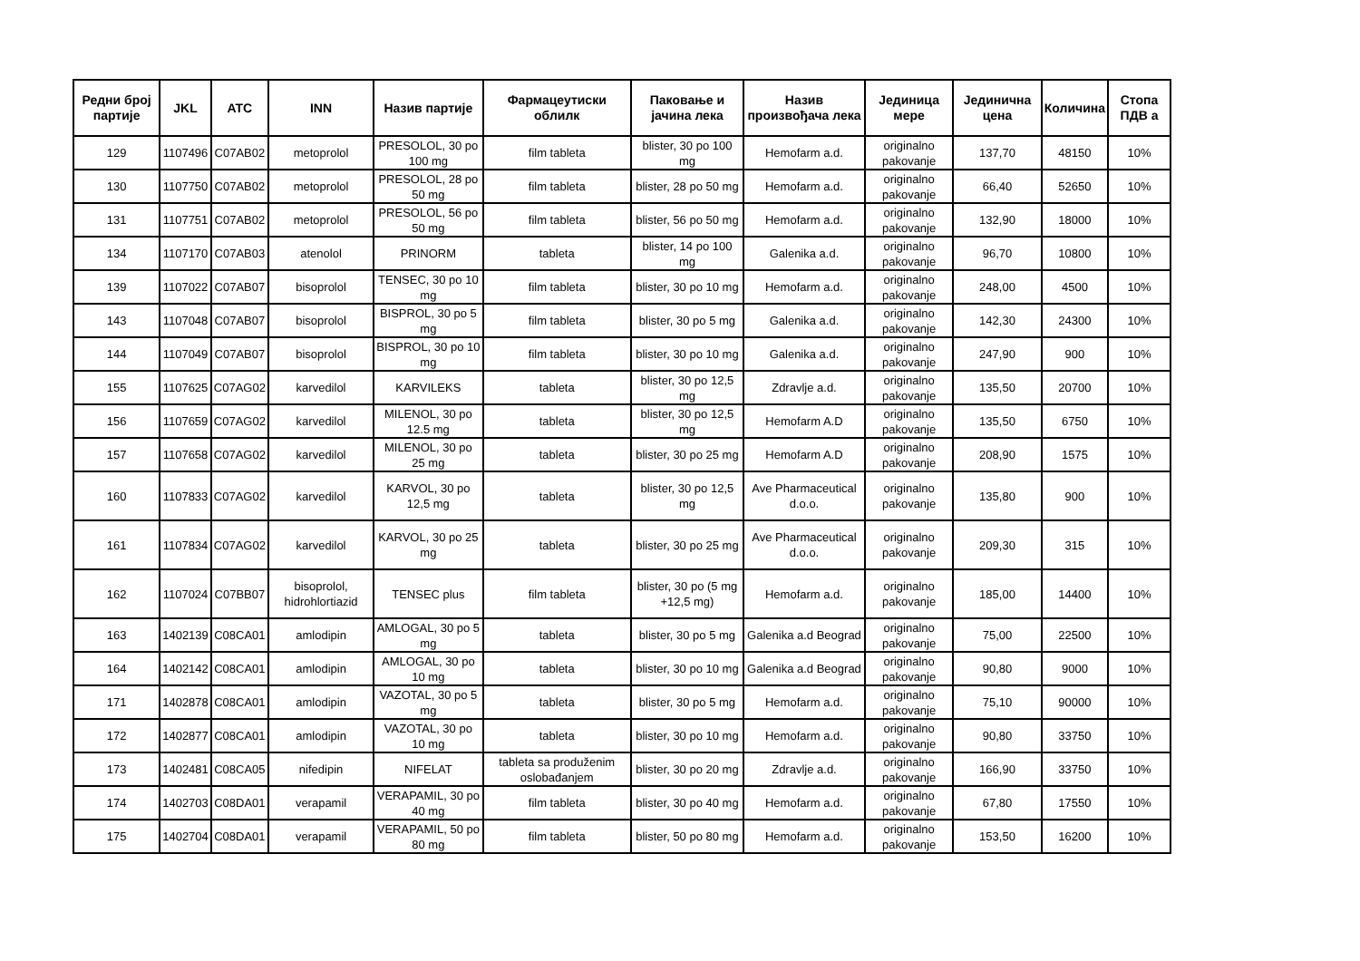| Редни број партије | JKL | ATC | INN | Назив партије | Фармацеутиски облилк | Паковање и јачина лека | Назив произвођача лека | Јединица мере | Јединична цена | Количина | Стопа ПДВ а |
| --- | --- | --- | --- | --- | --- | --- | --- | --- | --- | --- | --- |
| 129 | 1107496 | C07AB02 | metoprolol | PRESOLOL, 30 po 100 mg | film tableta | blister, 30 po 100 mg | Hemofarm a.d. | originalno pakovanje | 137,70 | 48150 | 10% |
| 130 | 1107750 | C07AB02 | metoprolol | PRESOLOL, 28 po 50 mg | film tableta | blister, 28 po 50 mg | Hemofarm a.d. | originalno pakovanje | 66,40 | 52650 | 10% |
| 131 | 1107751 | C07AB02 | metoprolol | PRESOLOL, 56 po 50 mg | film tableta | blister, 56 po 50 mg | Hemofarm a.d. | originalno pakovanje | 132,90 | 18000 | 10% |
| 134 | 1107170 | C07AB03 | atenolol | PRINORM | tableta | blister, 14 po 100 mg | Galenika a.d. | originalno pakovanje | 96,70 | 10800 | 10% |
| 139 | 1107022 | C07AB07 | bisoprolol | TENSEC, 30 po 10 mg | film tableta | blister, 30 po 10 mg | Hemofarm a.d. | originalno pakovanje | 248,00 | 4500 | 10% |
| 143 | 1107048 | C07AB07 | bisoprolol | BISPROL, 30 po 5 mg | film tableta | blister, 30 po 5 mg | Galenika a.d. | originalno pakovanje | 142,30 | 24300 | 10% |
| 144 | 1107049 | C07AB07 | bisoprolol | BISPROL, 30 po 10 mg | film tableta | blister, 30 po 10 mg | Galenika a.d. | originalno pakovanje | 247,90 | 900 | 10% |
| 155 | 1107625 | C07AG02 | karvedilol | KARVILEKS | tableta | blister, 30 po 12,5 mg | Zdravlje a.d. | originalno pakovanje | 135,50 | 20700 | 10% |
| 156 | 1107659 | C07AG02 | karvedilol | MILENOL, 30 po 12.5 mg | tableta | blister, 30 po 12,5 mg | Hemofarm A.D | originalno pakovanje | 135,50 | 6750 | 10% |
| 157 | 1107658 | C07AG02 | karvedilol | MILENOL, 30 po 25 mg | tableta | blister, 30 po 25 mg | Hemofarm A.D | originalno pakovanje | 208,90 | 1575 | 10% |
| 160 | 1107833 | C07AG02 | karvedilol | KARVOL, 30 po 12,5 mg | tableta | blister, 30 po 12,5 mg | Ave Pharmaceutical d.o.o. | originalno pakovanje | 135,80 | 900 | 10% |
| 161 | 1107834 | C07AG02 | karvedilol | KARVOL, 30 po 25 mg | tableta | blister, 30 po 25 mg | Ave Pharmaceutical d.o.o. | originalno pakovanje | 209,30 | 315 | 10% |
| 162 | 1107024 | C07BB07 | bisoprolol, hidrohlortiazid | TENSEC plus | film tableta | blister, 30 po (5 mg +12,5 mg) | Hemofarm a.d. | originalno pakovanje | 185,00 | 14400 | 10% |
| 163 | 1402139 | C08CA01 | amlodipin | AMLOGAL, 30 po 5 mg | tableta | blister, 30 po 5 mg | Galenika a.d Beograd | originalno pakovanje | 75,00 | 22500 | 10% |
| 164 | 1402142 | C08CA01 | amlodipin | AMLOGAL, 30 po 10 mg | tableta | blister, 30 po 10 mg | Galenika a.d Beograd | originalno pakovanje | 90,80 | 9000 | 10% |
| 171 | 1402878 | C08CA01 | amlodipin | VAZOTAL, 30 po 5 mg | tableta | blister, 30 po 5 mg | Hemofarm a.d. | originalno pakovanje | 75,10 | 90000 | 10% |
| 172 | 1402877 | C08CA01 | amlodipin | VAZOTAL, 30 po 10 mg | tableta | blister, 30 po 10 mg | Hemofarm a.d. | originalno pakovanje | 90,80 | 33750 | 10% |
| 173 | 1402481 | C08CA05 | nifedipin | NIFELAT | tableta sa produženim oslobađanjem | blister, 30 po 20 mg | Zdravlje a.d. | originalno pakovanje | 166,90 | 33750 | 10% |
| 174 | 1402703 | C08DA01 | verapamil | VERAPAMIL, 30 po 40 mg | film tableta | blister, 30 po 40 mg | Hemofarm a.d. | originalno pakovanje | 67,80 | 17550 | 10% |
| 175 | 1402704 | C08DA01 | verapamil | VERAPAMIL, 50 po 80 mg | film tableta | blister, 50 po 80 mg | Hemofarm a.d. | originalno pakovanje | 153,50 | 16200 | 10% |